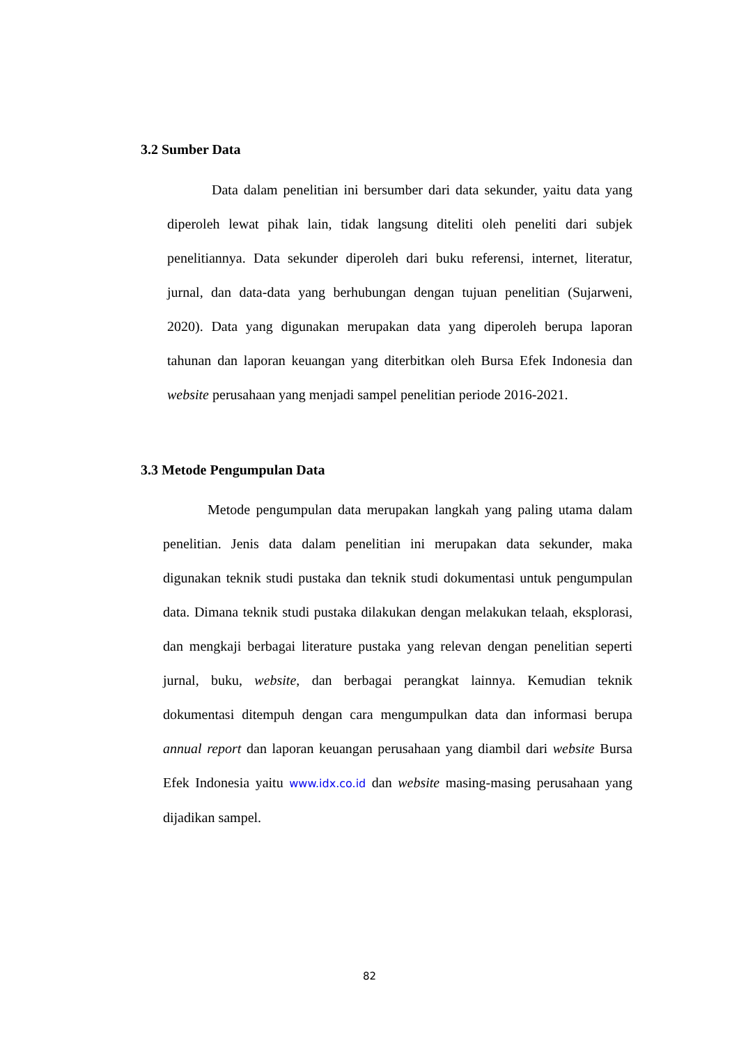3.2 Sumber Data
Data dalam penelitian ini bersumber dari data sekunder, yaitu data yang diperoleh lewat pihak lain, tidak langsung diteliti oleh peneliti dari subjek penelitiannya. Data sekunder diperoleh dari buku referensi, internet, literatur, jurnal, dan data-data yang berhubungan dengan tujuan penelitian (Sujarweni, 2020). Data yang digunakan merupakan data yang diperoleh berupa laporan tahunan dan laporan keuangan yang diterbitkan oleh Bursa Efek Indonesia dan website perusahaan yang menjadi sampel penelitian periode 2016-2021.
3.3 Metode Pengumpulan Data
Metode pengumpulan data merupakan langkah yang paling utama dalam penelitian. Jenis data dalam penelitian ini merupakan data sekunder, maka digunakan teknik studi pustaka dan teknik studi dokumentasi untuk pengumpulan data. Dimana teknik studi pustaka dilakukan dengan melakukan telaah, eksplorasi, dan mengkaji berbagai literature pustaka yang relevan dengan penelitian seperti jurnal, buku, website, dan berbagai perangkat lainnya. Kemudian teknik dokumentasi ditempuh dengan cara mengumpulkan data dan informasi berupa annual report dan laporan keuangan perusahaan yang diambil dari website Bursa Efek Indonesia yaitu www.idx.co.id dan website masing-masing perusahaan yang dijadikan sampel.
82